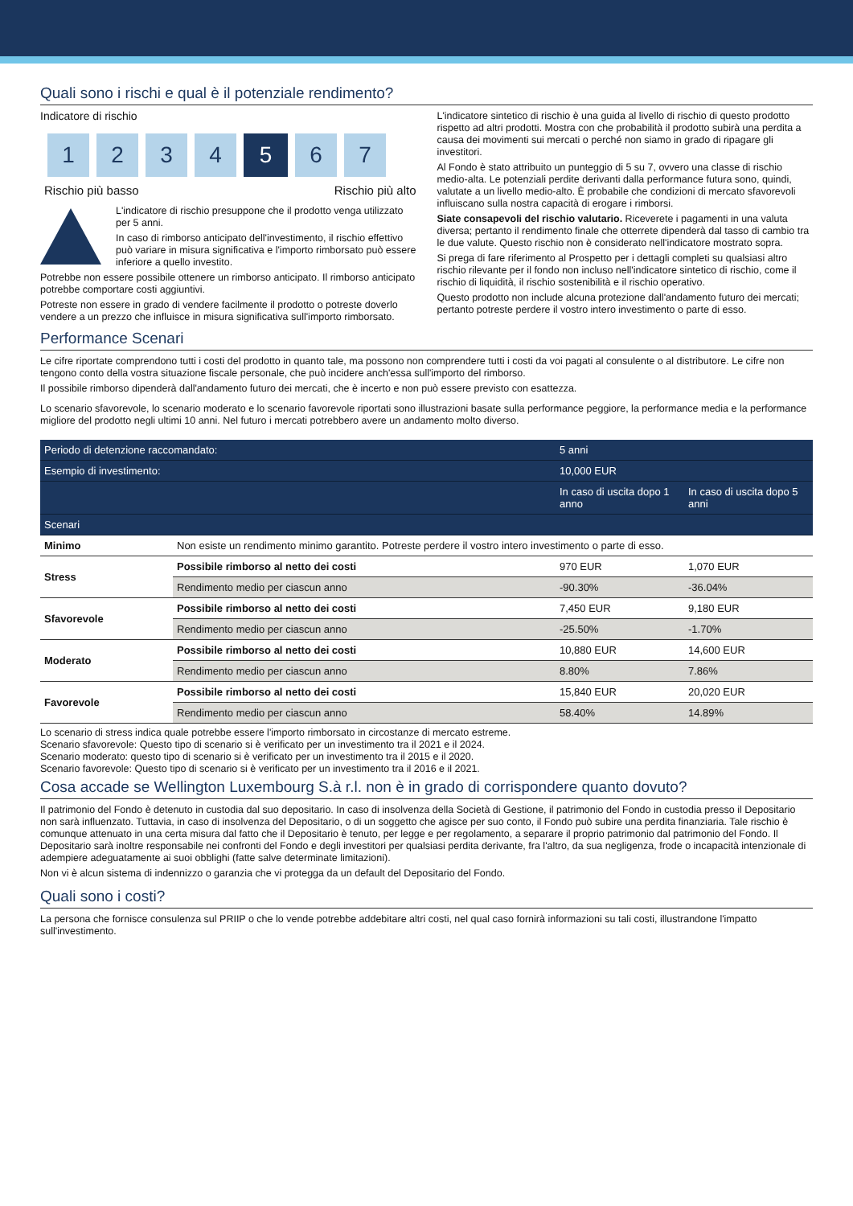Quali sono i rischi e qual è il potenziale rendimento?
Indicatore di rischio
1 2 3 4 5 6 7
Rischio più basso Rischio più alto
L'indicatore di rischio presuppone che il prodotto venga utilizzato per 5 anni.
In caso di rimborso anticipato dell'investimento, il rischio effettivo può variare in misura significativa e l'importo rimborsato può essere inferiore a quello investito.
Potrebbe non essere possibile ottenere un rimborso anticipato. Il rimborso anticipato potrebbe comportare costi aggiuntivi.
Potreste non essere in grado di vendere facilmente il prodotto o potreste doverlo vendere a un prezzo che influisce in misura significativa sull'importo rimborsato.
L'indicatore sintetico di rischio è una guida al livello di rischio di questo prodotto rispetto ad altri prodotti. Mostra con che probabilità il prodotto subirà una perdita a causa dei movimenti sui mercati o perché non siamo in grado di ripagare gli investitori.
Al Fondo è stato attribuito un punteggio di 5 su 7, ovvero una classe di rischio medio-alta. Le potenziali perdite derivanti dalla performance futura sono, quindi, valutate a un livello medio-alto. È probabile che condizioni di mercato sfavorevoli influiscano sulla nostra capacità di erogare i rimborsi.
Siate consapevoli del rischio valutario. Riceverete i pagamenti in una valuta diversa; pertanto il rendimento finale che otterrete dipenderà dal tasso di cambio tra le due valute. Questo rischio non è considerato nell'indicatore mostrato sopra.
Si prega di fare riferimento al Prospetto per i dettagli completi su qualsiasi altro rischio rilevante per il fondo non incluso nell'indicatore sintetico di rischio, come il rischio di liquidità, il rischio sostenibilità e il rischio operativo.
Questo prodotto non include alcuna protezione dall'andamento futuro dei mercati; pertanto potreste perdere il vostro intero investimento o parte di esso.
Performance Scenari
Le cifre riportate comprendono tutti i costi del prodotto in quanto tale, ma possono non comprendere tutti i costi da voi pagati al consulente o al distributore. Le cifre non tengono conto della vostra situazione fiscale personale, che può incidere anch'essa sull'importo del rimborso.
Il possibile rimborso dipenderà dall'andamento futuro dei mercati, che è incerto e non può essere previsto con esattezza.
Lo scenario sfavorevole, lo scenario moderato e lo scenario favorevole riportati sono illustrazioni basate sulla performance peggiore, la performance media e la performance migliore del prodotto negli ultimi 10 anni. Nel futuro i mercati potrebbero avere un andamento molto diverso.
| Periodo di detenzione raccomandato: | | 5 anni | |
| --- | --- | --- | --- |
| Esempio di investimento: | | 10,000 EUR | |
| | | In caso di uscita dopo 1 anno | In caso di uscita dopo 5 anni |
| Scenari | | | |
| Minimo | Non esiste un rendimento minimo garantito. Potreste perdere il vostro intero investimento o parte di esso. | | |
| Stress | Possibile rimborso al netto dei costi | 970 EUR | 1,070 EUR |
| | Rendimento medio per ciascun anno | -90.30% | -36.04% |
| Sfavorevole | Possibile rimborso al netto dei costi | 7,450 EUR | 9,180 EUR |
| | Rendimento medio per ciascun anno | -25.50% | -1.70% |
| Moderato | Possibile rimborso al netto dei costi | 10,880 EUR | 14,600 EUR |
| | Rendimento medio per ciascun anno | 8.80% | 7.86% |
| Favorevole | Possibile rimborso al netto dei costi | 15,840 EUR | 20,020 EUR |
| | Rendimento medio per ciascun anno | 58.40% | 14.89% |
Lo scenario di stress indica quale potrebbe essere l'importo rimborsato in circostanze di mercato estreme.
Scenario sfavorevole: Questo tipo di scenario si è verificato per un investimento tra il 2021 e il 2024.
Scenario moderato: questo tipo di scenario si è verificato per un investimento tra il 2015 e il 2020.
Scenario favorevole: Questo tipo di scenario si è verificato per un investimento tra il 2016 e il 2021.
Cosa accade se Wellington Luxembourg S.à r.l. non è in grado di corrispondere quanto dovuto?
Il patrimonio del Fondo è detenuto in custodia dal suo depositario. In caso di insolvenza della Società di Gestione, il patrimonio del Fondo in custodia presso il Depositario non sarà influenzato. Tuttavia, in caso di insolvenza del Depositario, o di un soggetto che agisce per suo conto, il Fondo può subire una perdita finanziaria. Tale rischio è comunque attenuato in una certa misura dal fatto che il Depositario è tenuto, per legge e per regolamento, a separare il proprio patrimonio dal patrimonio del Fondo. Il Depositario sarà inoltre responsabile nei confronti del Fondo e degli investitori per qualsiasi perdita derivante, fra l'altro, da sua negligenza, frode o incapacità intenzionale di adempiere adeguatamente ai suoi obblighi (fatte salve determinate limitazioni).
Non vi è alcun sistema di indennizzo o garanzia che vi protegga da un default del Depositario del Fondo.
Quali sono i costi?
La persona che fornisce consulenza sul PRIIP o che lo vende potrebbe addebitare altri costi, nel qual caso fornirà informazioni su tali costi, illustrandone l'impatto sull'investimento.